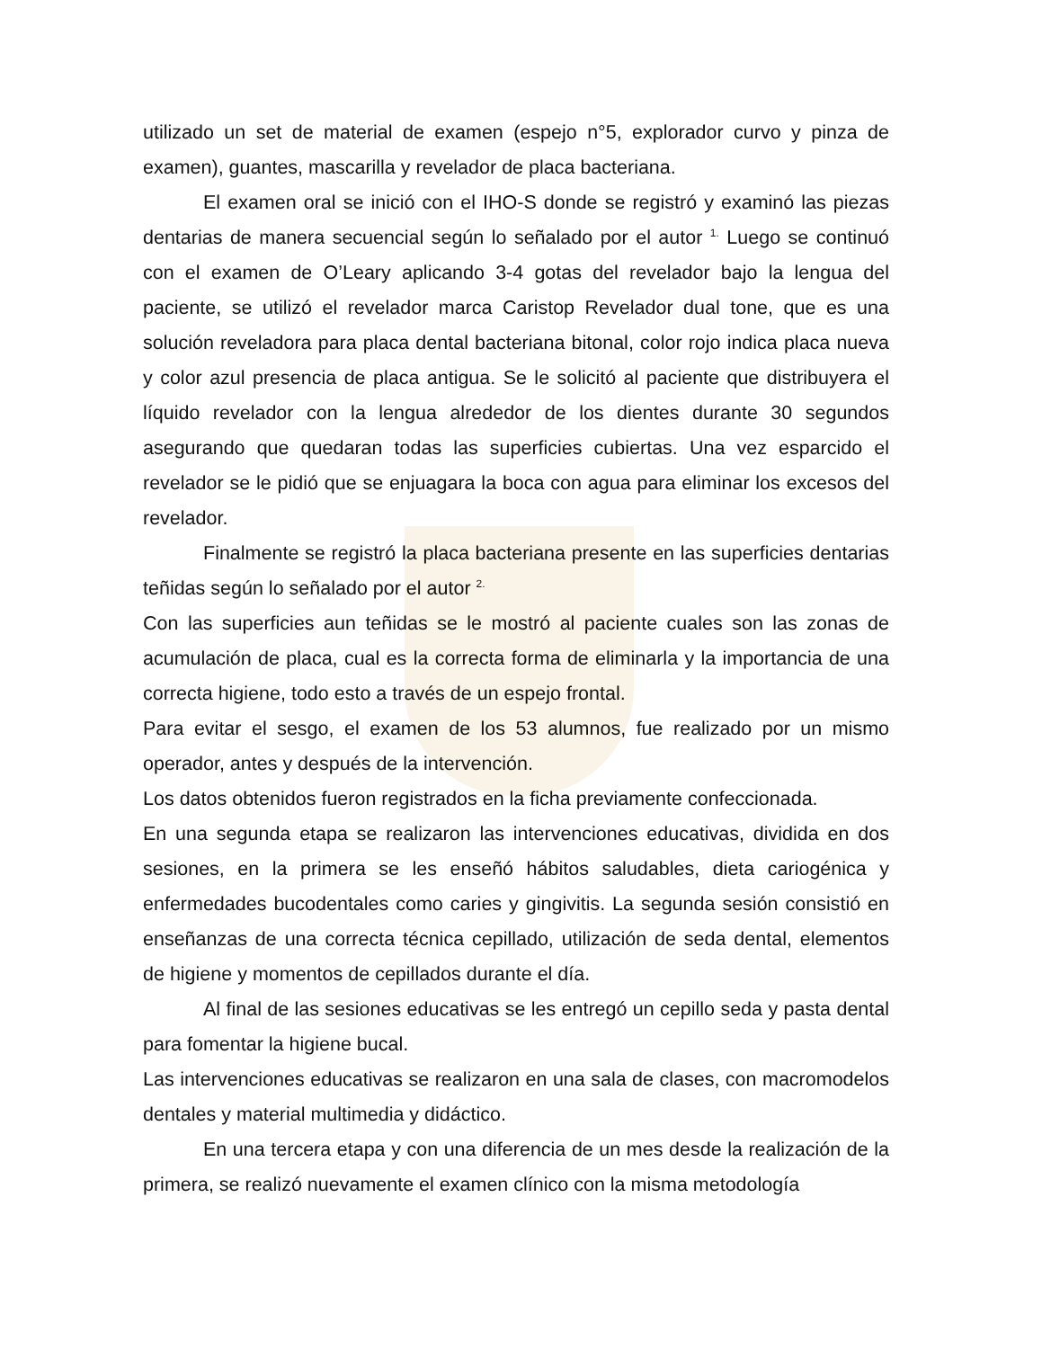utilizado un set de material de examen (espejo n°5, explorador curvo y pinza de examen), guantes, mascarilla y revelador de placa bacteriana.
El examen oral se inició con el IHO-S donde se registró y examinó las piezas dentarias de manera secuencial según lo señalado por el autor <sup>1.</sup> Luego se continuó con el examen de O’Leary aplicando 3-4 gotas del revelador bajo la lengua del paciente, se utilizó el revelador marca Caristop Revelador dual tone, que es una solución reveladora para placa dental bacteriana bitonal, color rojo indica placa nueva y color azul presencia de placa antigua. Se le solicitó al paciente que distribuyera el líquido revelador con la lengua alrededor de los dientes durante 30 segundos asegurando que quedaran todas las superficies cubiertas. Una vez esparcido el revelador se le pidió que se enjuagara la boca con agua para eliminar los excesos del revelador.
Finalmente se registró la placa bacteriana presente en las superficies dentarias teñidas según lo señalado por el autor <sup>2.</sup>
Con las superficies aun teñidas se le mostró al paciente cuales son las zonas de acumulación de placa, cual es la correcta forma de eliminarla y la importancia de una correcta higiene, todo esto a través de un espejo frontal.
Para evitar el sesgo, el examen de los 53 alumnos, fue realizado por un mismo operador, antes y después de la intervención.
Los datos obtenidos fueron registrados en la ficha previamente confeccionada.
En una segunda etapa se realizaron las intervenciones educativas, dividida en dos sesiones, en la primera se les enseñó hábitos saludables, dieta cariogénica y enfermedades bucodentales como caries y gingivitis. La segunda sesión consistió en enseñanzas de una correcta técnica cepillado, utilización de seda dental, elementos de higiene y momentos de cepillados durante el día.
Al final de las sesiones educativas se les entregó un cepillo seda y pasta dental para fomentar la higiene bucal.
Las intervenciones educativas se realizaron en una sala de clases, con macromodelos dentales y material multimedia y didáctico.
En una tercera etapa y con una diferencia de un mes desde la realización de la primera, se realizó nuevamente el examen clínico con la misma metodología